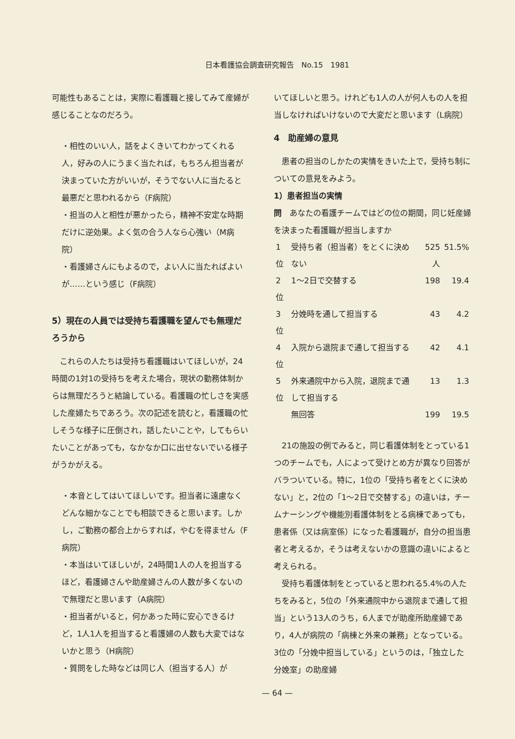日本看護協会調査研究報告　No.15　1981
可能性もあることは，実際に看護職と接してみて産婦が感じることなのだろう。
・相性のいい人，話をよくきいてわかってくれる人，好みの人にうまく当たれば，もちろん担当者が決まっていた方がいいが，そうでない人に当たると最悪だと思われるから（F病院）
・担当の人と相性が悪かったら，精神不安定な時期だけに逆効果。よく気の合う人なら心強い（M病院）
・看護婦さんにもよるので，よい人に当たればよいが……という感じ（F病院）
5）現在の人員では受持ち看護職を望んでも無理だろうから
　これらの人たちは受持ち看護職はいてほしいが，24時間の1対1の受持ちを考えた場合，現状の勤務体制からは無理だろうと結論している。看護職の忙しさを実感した産婦たちであろう。次の記述を読むと，看護職の忙しそうな様子に圧倒され，話したいことや，してもらいたいことがあっても，なかなか口に出せないでいる様子がうかがえる。
・本音としてはいてほしいです。担当者に遠慮なくどんな細かなことでも相談できると思います。しかし，ご勤務の都合上からすれば，やむを得ません（F病院）
・本当はいてほしいが，24時間1人の人を担当するほど，看護婦さんや助産婦さんの人数が多くないので無理だと思います（A病院）
・担当者がいると，何かあった時に安心できるけど，1人1人を担当すると看護婦の人数も大変ではないかと思う（H病院）
・質問をした時などは同じ人（担当する人）が
いてほしいと思う。けれども1人の人が何人もの人を担当しなければいけないので大変だと思います（L病院）
4　助産婦の意見
　患者の担当のしかたの実情をきいた上で，受持ち制についての意見をみよう。
1）患者担当の実情
問　あなたの看護チームではどの位の期間，同じ妊産婦を決まった看護職が担当しますか
| 1位 | 受持ち者（担当者）をとくに決めない | 525人 | 51.5% |
| 2位 | 1～2日で交替する | 198 | 19.4 |
| 3位 | 分娩時を通して担当する | 43 | 4.2 |
| 4位 | 入院から退院まで通して担当する | 42 | 4.1 |
| 5位 | 外来通院中から入院，退院まで通して担当する | 13 | 1.3 |
| | 無回答 | 199 | 19.5 |
　21の施設の例でみると，同じ看護体制をとっている1つのチームでも，人によって受けとめ方が異なり回答がバラついている。特に，1位の「受持ち者をとくに決めない」と，2位の「1～2日で交替する」の違いは，チームナーシングや機能別看護体制をとる病棟であっても，患者係（又は病室係）になった看護職が，自分の担当患者と考えるか，そうは考えないかの意識の違いによると考えられる。
　受持ち看護体制をとっていると思われる5.4%の人たちをみると，5位の「外来通院中から退院まで通して担当」という13人のうち，6人までが助産所助産婦であり，4人が病院の「病棟と外来の兼務」となっている。3位の「分娩中担当している」というのは，「独立した分娩室」の助産婦
— 64 —